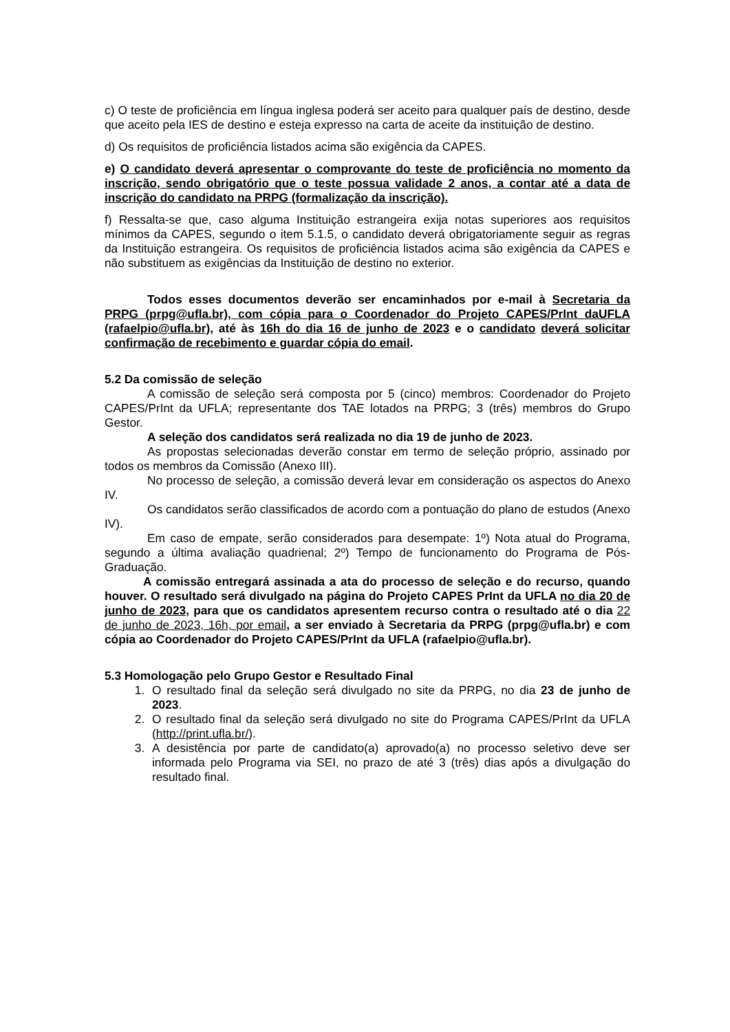c) O teste de proficiência em língua inglesa poderá ser aceito para qualquer país de destino, desde que aceito pela IES de destino e esteja expresso na carta de aceite da instituição de destino.
d) Os requisitos de proficiência listados acima são exigência da CAPES.
e) O candidato deverá apresentar o comprovante do teste de proficiência no momento da inscrição, sendo obrigatório que o teste possua validade 2 anos, a contar até a data de inscrição do candidato na PRPG (formalização da inscrição).
f) Ressalta-se que, caso alguma Instituição estrangeira exija notas superiores aos requisitos mínimos da CAPES, segundo o item 5.1.5, o candidato deverá obrigatoriamente seguir as regras da Instituição estrangeira. Os requisitos de proficiência listados acima são exigência da CAPES e não substituem as exigências da Instituição de destino no exterior.
Todos esses documentos deverão ser encaminhados por e-mail à Secretaria da PRPG (prpg@ufla.br), com cópia para o Coordenador do Projeto CAPES/PrInt daUFLA (rafaelpio@ufla.br), até às 16h do dia 16 de junho de 2023 e o candidato deverá solicitar confirmação de recebimento e guardar cópia do email.
5.2 Da comissão de seleção
A comissão de seleção será composta por 5 (cinco) membros: Coordenador do Projeto CAPES/PrInt da UFLA; representante dos TAE lotados na PRPG; 3 (três) membros do Grupo Gestor.
A seleção dos candidatos será realizada no dia 19 de junho de 2023.
As propostas selecionadas deverão constar em termo de seleção próprio, assinado por todos os membros da Comissão (Anexo III).
No processo de seleção, a comissão deverá levar em consideração os aspectos do Anexo IV.
Os candidatos serão classificados de acordo com a pontuação do plano de estudos (Anexo IV).
Em caso de empate, serão considerados para desempate: 1º) Nota atual do Programa, segundo a última avaliação quadrienal; 2º) Tempo de funcionamento do Programa de Pós-Graduação.
A comissão entregará assinada a ata do processo de seleção e do recurso, quando houver. O resultado será divulgado na página do Projeto CAPES PrInt da UFLA no dia 20 de junho de 2023, para que os candidatos apresentem recurso contra o resultado até o dia 22 de junho de 2023, 16h, por email, a ser enviado à Secretaria da PRPG (prpg@ufla.br) e com cópia ao Coordenador do Projeto CAPES/PrInt da UFLA (rafaelpio@ufla.br).
5.3 Homologação pelo Grupo Gestor e Resultado Final
1. O resultado final da seleção será divulgado no site da PRPG, no dia 23 de junho de 2023.
2. O resultado final da seleção será divulgado no site do Programa CAPES/PrInt da UFLA (http://print.ufla.br/).
3. A desistência por parte de candidato(a) aprovado(a) no processo seletivo deve ser informada pelo Programa via SEI, no prazo de até 3 (três) dias após a divulgação do resultado final.